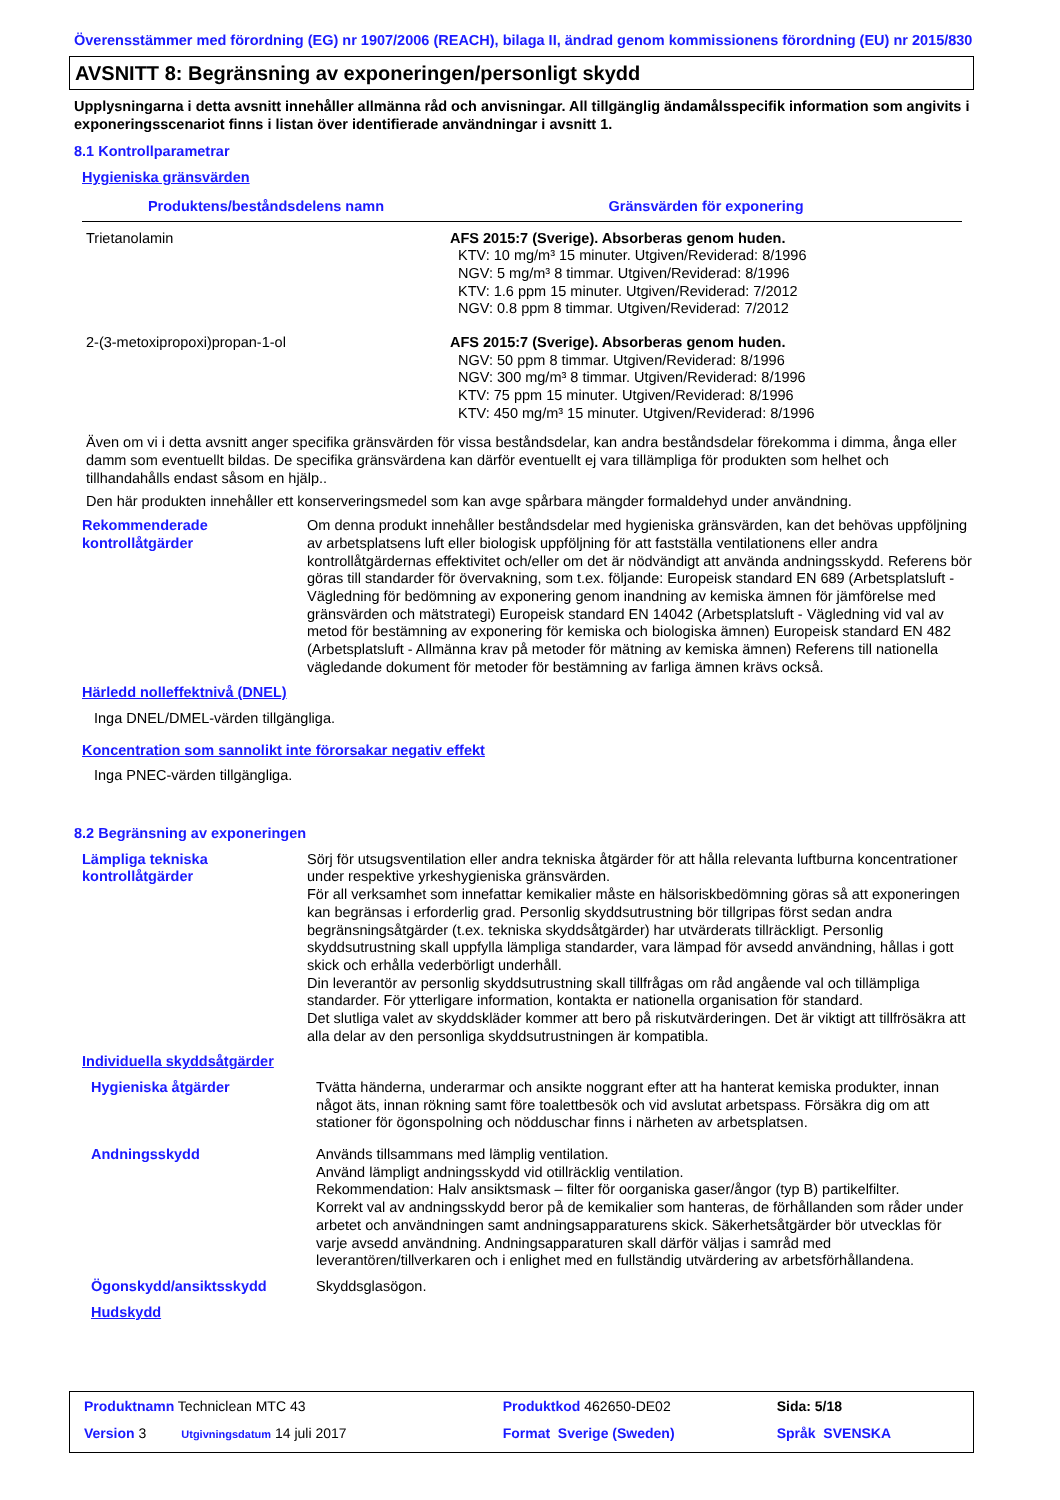Överensstämmer med förordning (EG) nr 1907/2006 (REACH), bilaga II, ändrad genom kommissionens förordning (EU) nr 2015/830
AVSNITT 8: Begränsning av exponeringen/personligt skydd
Upplysningarna i detta avsnitt innehåller allmänna råd och anvisningar. All tillgänglig ändamålsspecifik information som angivits i exponeringsscenariot finns i listan över identifierade användningar i avsnitt 1.
8.1 Kontrollparametrar
Hygieniska gränsvärden
| Produktens/beståndsdelens namn | Gränsvärden för exponering |
| --- | --- |
| Trietanolamin | AFS 2015:7 (Sverige). Absorberas genom huden. KTV: 10 mg/m³ 15 minuter. Utgiven/Reviderad: 8/1996 NGV: 5 mg/m³ 8 timmar. Utgiven/Reviderad: 8/1996 KTV: 1.6 ppm 15 minuter. Utgiven/Reviderad: 7/2012 NGV: 0.8 ppm 8 timmar. Utgiven/Reviderad: 7/2012 |
| 2-(3-metoxipropoxi)propan-1-ol | AFS 2015:7 (Sverige). Absorberas genom huden. NGV: 50 ppm 8 timmar. Utgiven/Reviderad: 8/1996 NGV: 300 mg/m³ 8 timmar. Utgiven/Reviderad: 8/1996 KTV: 75 ppm 15 minuter. Utgiven/Reviderad: 8/1996 KTV: 450 mg/m³ 15 minuter. Utgiven/Reviderad: 8/1996 |
Även om vi i detta avsnitt anger specifika gränsvärden för vissa beståndsdelar, kan andra beståndsdelar förekomma i dimma, ånga eller damm som eventuellt bildas. De specifika gränsvärdena kan därför eventuellt ej vara tillämpliga för produkten som helhet och tillhandahålls endast såsom en hjälp..
Den här produkten innehåller ett konserveringsmedel som kan avge spårbara mängder formaldehyd under användning.
| Rekommenderade kontrollåtgärder | Om denna produkt innehåller beståndsdelar med hygieniska gränsvärden, kan det behövas uppföljning av arbetsplatsens luft eller biologisk uppföljning för att fastställa ventilationens eller andra kontrollåtgärdernas effektivitet och/eller om det är nödvändigt att använda andningsskydd. Referens bör göras till standarder för övervakning, som t.ex. följande: Europeisk standard EN 689 (Arbetsplatsluft - Vägledning för bedömning av exponering genom inandning av kemiska ämnen för jämförelse med gränsvärden och mätstrategi) Europeisk standard EN 14042 (Arbetsplatsluft - Vägledning vid val av metod för bestämning av exponering för kemiska och biologiska ämnen) Europeisk standard EN 482 (Arbetsplatsluft - Allmänna krav på metoder för mätning av kemiska ämnen) Referens till nationella vägledande dokument för metoder för bestämning av farliga ämnen krävs också. |
Härledd nolleffektnivå (DNEL)
Inga DNEL/DMEL-värden tillgängliga.
Koncentration som sannolikt inte förorsakar negativ effekt
Inga PNEC-värden tillgängliga.
8.2 Begränsning av exponeringen
| Lämpliga tekniska kontrollåtgärder | Sörj för utsugsventilation eller andra tekniska åtgärder för att hålla relevanta luftburna koncentrationer under respektive yrkeshygieniska gränsvärden. För all verksamhet som innefattar kemikalier måste en hälsoriskbedömning göras så att exponeringen kan begränsas i erforderlig grad. Personlig skyddsutrustning bör tillgripas först sedan andra begränsningsåtgärder (t.ex. tekniska skyddsåtgärder) har utvärderats tillräckligt. Personlig skyddsutrustning skall uppfylla lämpliga standarder, vara lämpad för avsedd användning, hållas i gott skick och erhålla vederbörligt underhåll. Din leverantör av personlig skyddsutrustning skall tillfrågas om råd angående val och tillämpliga standarder. För ytterligare information, kontakta er nationella organisation för standard. Det slutliga valet av skyddskläder kommer att bero på riskutvärderingen. Det är viktigt att tillfrösäkra att alla delar av den personliga skyddsutrustningen är kompatibla. |
Individuella skyddsåtgärder
| Hygieniska åtgärder | Tvätta händerna, underarmar och ansikte noggrant efter att ha hanterat kemiska produkter, innan något äts, innan rökning samt före toalettbesök och vid avslutat arbetspass. Försäkra dig om att stationer för ögonspolning och nödduschar finns i närheten av arbetsplatsen. |
| Andningsskydd | Används tillsammans med lämplig ventilation. Använd lämpligt andningsskydd vid otillräcklig ventilation. Rekommendation: Halv ansiktsmask – filter för oorganiska gaser/ångor (typ B) partikelfilter. Korrekt val av andningsskydd beror på de kemikalier som hanteras, de förhållanden som råder under arbetet och användningen samt andningsapparaturens skick. Säkerhetsåtgärder bör utvecklas för varje avsedd användning. Andningsapparaturen skall därför väljas i samråd med leverantören/tillverkaren och i enlighet med en fullständig utvärdering av arbetsförhållandena. |
| Ögonskydd/ansiktsskydd | Skyddsglasögon. |
| Hudskydd | |
| Produktnamn Techniclean MTC 43 | Produktkod 462650-DE02 | Sida: 5/18 |
| Version 3 Utgivningsdatum 14 juli 2017 | Format Sverige (Sweden) | Språk SVENSKA |